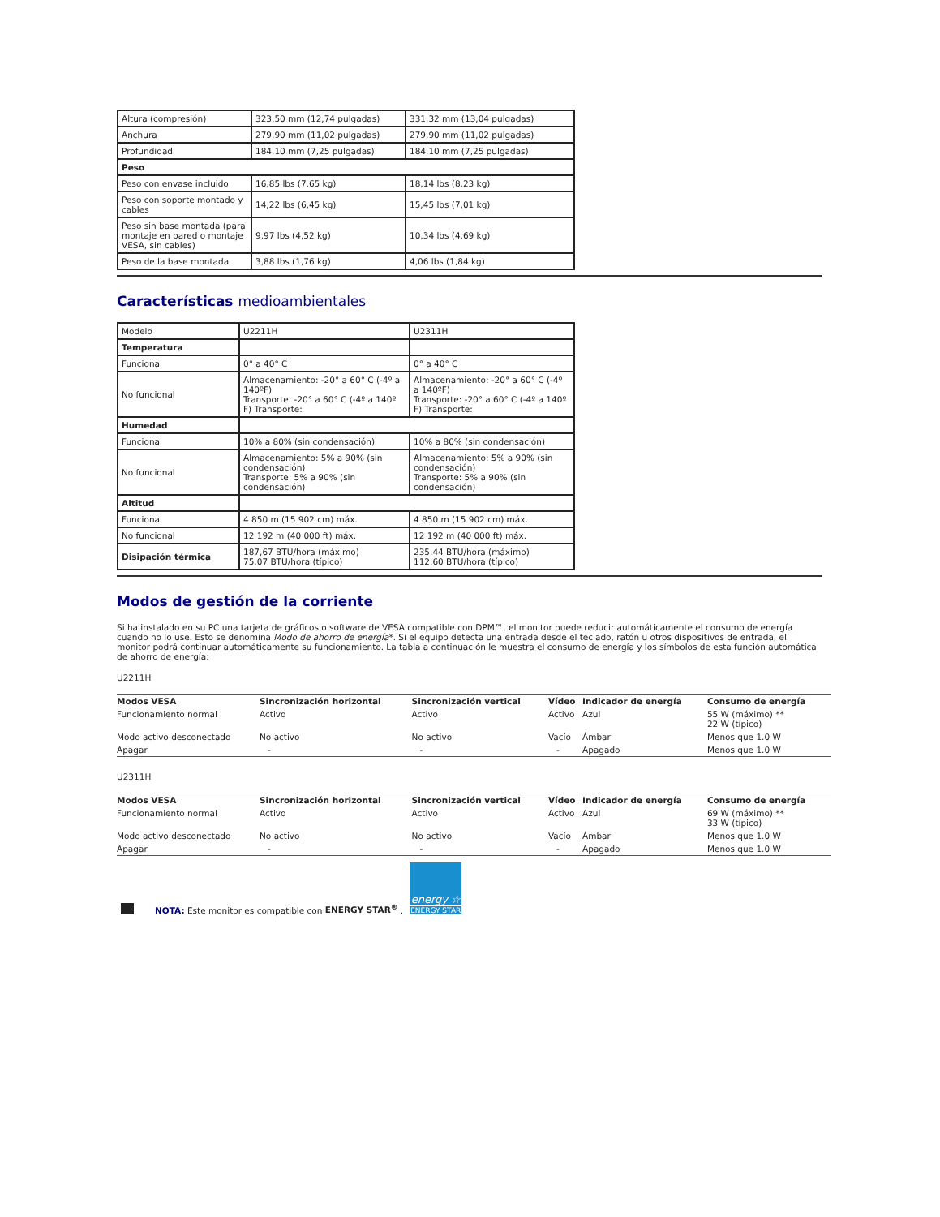| Altura (compresión) | 323,50 mm (12,74 pulgadas) | 331,32 mm (13,04 pulgadas) |
| Anchura | 279,90 mm (11,02 pulgadas) | 279,90 mm (11,02 pulgadas) |
| Profundidad | 184,10 mm (7,25 pulgadas) | 184,10 mm (7,25 pulgadas) |
| Peso | | |
| Peso con envase incluido | 16,85 lbs (7,65 kg) | 18,14 lbs (8,23 kg) |
| Peso con soporte montado y cables | 14,22 lbs (6,45 kg) | 15,45 lbs (7,01 kg) |
| Peso sin base montada (para montaje en pared o montaje VESA, sin cables) | 9,97 lbs (4,52 kg) | 10,34 lbs (4,69 kg) |
| Peso de la base montada | 3,88 lbs (1,76 kg) | 4,06 lbs (1,84 kg) |
Características medioambientales
| Modelo | U2211H | U2311H |
| Temperatura | | |
| Funcional | 0° a 40° C | 0° a 40° C |
| No funcional | Almacenamiento: -20° a 60° C (-4º a 140ºF) Transporte: -20° a 60° C (-4º a 140º F) Transporte: | Almacenamiento: -20° a 60° C (-4º a 140ºF) Transporte: -20° a 60° C (-4º a 140º F) Transporte: |
| Humedad | | |
| Funcional | 10% a 80% (sin condensación) | 10% a 80% (sin condensación) |
| No funcional | Almacenamiento: 5% a 90% (sin condensación) Transporte: 5% a 90% (sin condensación) | Almacenamiento: 5% a 90% (sin condensación) Transporte: 5% a 90% (sin condensación) |
| Altitud | | |
| Funcional | 4 850 m (15 902 cm) máx. | 4 850 m (15 902 cm) máx. |
| No funcional | 12 192 m (40 000 ft) máx. | 12 192 m (40 000 ft) máx. |
| Disipación térmica | 187,67 BTU/hora (máximo) 75,07 BTU/hora (típico) | 235,44 BTU/hora (máximo) 112,60 BTU/hora (típico) |
Modos de gestión de la corriente
Si ha instalado en su PC una tarjeta de gráficos o software de VESA compatible con DPM™, el monitor puede reducir automáticamente el consumo de energía cuando no lo use. Esto se denomina Modo de ahorro de energía*. Si el equipo detecta una entrada desde el teclado, ratón u otros dispositivos de entrada, el monitor podrá continuar automáticamente su funcionamiento. La tabla a continuación le muestra el consumo de energía y los símbolos de esta función automática de ahorro de energía:
U2211H
| Modos VESA | Sincronización horizontal | Sincronización vertical | Vídeo | Indicador de energía | Consumo de energía |
| --- | --- | --- | --- | --- | --- |
| Funcionamiento normal | Activo | Activo | Activo | Azul | 55 W (máximo) ** 22 W (típico) |
| Modo activo desconectado | No activo | No activo | Vacío | Ámbar | Menos que 1.0 W |
| Apagar | - | - | - | Apagado | Menos que 1.0 W |
U2311H
| Modos VESA | Sincronización horizontal | Sincronización vertical | Vídeo | Indicador de energía | Consumo de energía |
| --- | --- | --- | --- | --- | --- |
| Funcionamiento normal | Activo | Activo | Activo | Azul | 69 W (máximo) ** 33 W (típico) |
| Modo activo desconectado | No activo | No activo | Vacío | Ámbar | Menos que 1.0 W |
| Apagar | - | - | - | Apagado | Menos que 1.0 W |
NOTA: Este monitor es compatible con ENERGY STAR<sup>®</sup> .
energy ☆
ENERGY STAR